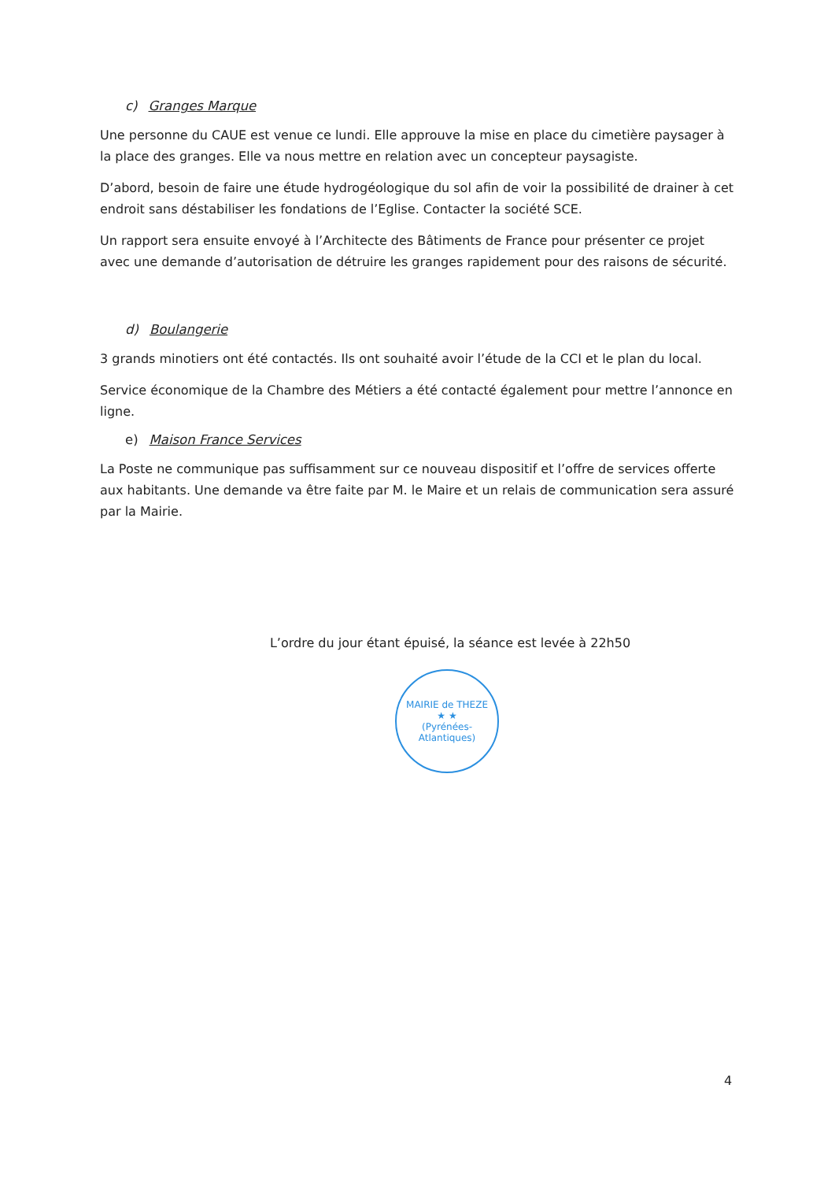c) Granges Marque
Une personne du CAUE est venue ce lundi. Elle approuve la mise en place du cimetière paysager à la place des granges. Elle va nous mettre en relation avec un concepteur paysagiste.
D’abord, besoin de faire une étude hydrogéologique du sol afin de voir la possibilité de drainer à cet endroit sans déstabiliser les fondations de l’Eglise. Contacter la société SCE.
Un rapport sera ensuite envoyé à l’Architecte des Bâtiments de France pour présenter ce projet avec une demande d’autorisation de détruire les granges rapidement pour des raisons de sécurité.
d) Boulangerie
3 grands minotiers ont été contactés. Ils ont souhaité avoir l’étude de la CCI et le plan du local.
Service économique de la Chambre des Métiers a été contacté également pour mettre l’annonce en ligne.
e) Maison France Services
La Poste ne communique pas suffisamment sur ce nouveau dispositif et l’offre de services offerte aux habitants. Une demande va être faite par M. le Maire et un relais de communication sera assuré par la Mairie.
L’ordre du jour étant épuisé, la séance est levée à 22h50
MAIRIE de THEZE
★ ★
(Pyrénées-Atlantiques)
4